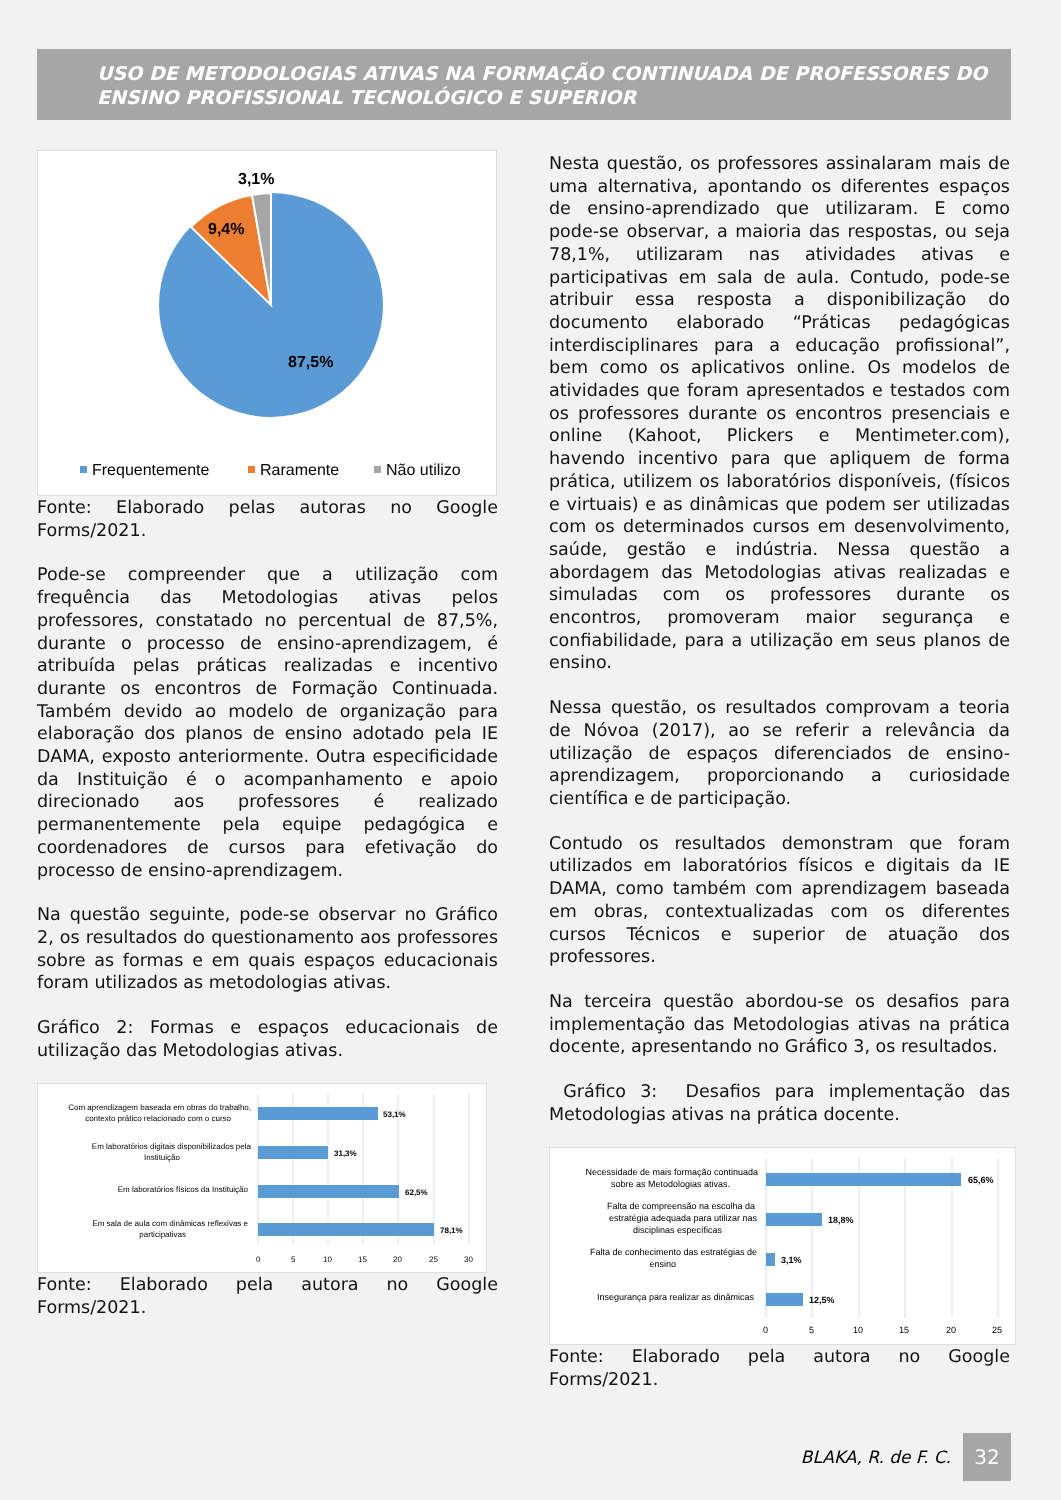USO DE METODOLOGIAS ATIVAS NA FORMAÇÃO CONTINUADA DE PROFESSORES DO ENSINO PROFISSIONAL TECNOLÓGICO E SUPERIOR
3,1%
9,4%
87,5%
Frequentemente
Raramente
Não utilizo
Fonte: Elaborado pelas autoras no Google Forms/2021.
Pode-se compreender que a utilização com frequência das Metodologias ativas pelos professores, constatado no percentual de 87,5%, durante o processo de ensino-aprendizagem, é atribuída pelas práticas realizadas e incentivo durante os encontros de Formação Continuada. Também devido ao modelo de organização para elaboração dos planos de ensino adotado pela IE DAMA, exposto anteriormente. Outra especificidade da Instituição é o acompanhamento e apoio direcionado aos professores é realizado permanentemente pela equipe pedagógica e coordenadores de cursos para efetivação do processo de ensino-aprendizagem.
Na questão seguinte, pode-se observar no Gráfico 2, os resultados do questionamento aos professores sobre as formas e em quais espaços educacionais foram utilizados as metodologias ativas.
Gráfico 2: Formas e espaços educacionais de utilização das Metodologias ativas.
53,1%
31,3%
62,5%
78,1%
Com aprendizagem baseada em obras do trabalho,
contexto prático relacionado com o curso
Em laboratórios digitais disponibilizados pela
Instituição
Em laboratórios físicos da Instituição
Em sala de aula com dinâmicas reflexivas e
participativas
0
5
10
15
20
25
30
Fonte: Elaborado pela autora no Google Forms/2021.
Nesta questão, os professores assinalaram mais de uma alternativa, apontando os diferentes espaços de ensino-aprendizado que utilizaram. E como pode-se observar, a maioria das respostas, ou seja 78,1%, utilizaram nas atividades ativas e participativas em sala de aula. Contudo, pode-se atribuir essa resposta a disponibilização do documento elaborado “Práticas pedagógicas interdisciplinares para a educação profissional”, bem como os aplicativos online. Os modelos de atividades que foram apresentados e testados com os professores durante os encontros presenciais e online (Kahoot, Plickers e Mentimeter.com), havendo incentivo para que apliquem de forma prática, utilizem os laboratórios disponíveis, (físicos e virtuais) e as dinâmicas que podem ser utilizadas com os determinados cursos em desenvolvimento, saúde, gestão e indústria. Nessa questão a abordagem das Metodologias ativas realizadas e simuladas com os professores durante os encontros, promoveram maior segurança e confiabilidade, para a utilização em seus planos de ensino.
Nessa questão, os resultados comprovam a teoria de Nóvoa (2017), ao se referir a relevância da utilização de espaços diferenciados de ensino-aprendizagem, proporcionando a curiosidade científica e de participação.
Contudo os resultados demonstram que foram utilizados em laboratórios físicos e digitais da IE DAMA, como também com aprendizagem baseada em obras, contextualizadas com os diferentes cursos Técnicos e superior de atuação dos professores.
Na terceira questão abordou-se os desafios para implementação das Metodologias ativas na prática docente, apresentando no Gráfico 3, os resultados.
Gráfico 3: Desafios para implementação das Metodologias ativas na prática docente.
65,6%
18,8%
3,1%
12,5%
Necessidade de mais formação continuada
sobre as Metodologias ativas.
Falta de compreensão na escolha da
estratégia adequada para utilizar nas
disciplinas específicas
Falta de conhecimento das estratégias de
ensino
Insegurança para realizar as dinâmicas
0
5
10
15
20
25
Fonte: Elaborado pela autora no Google Forms/2021.
BLAKA, R. de F. C.
32